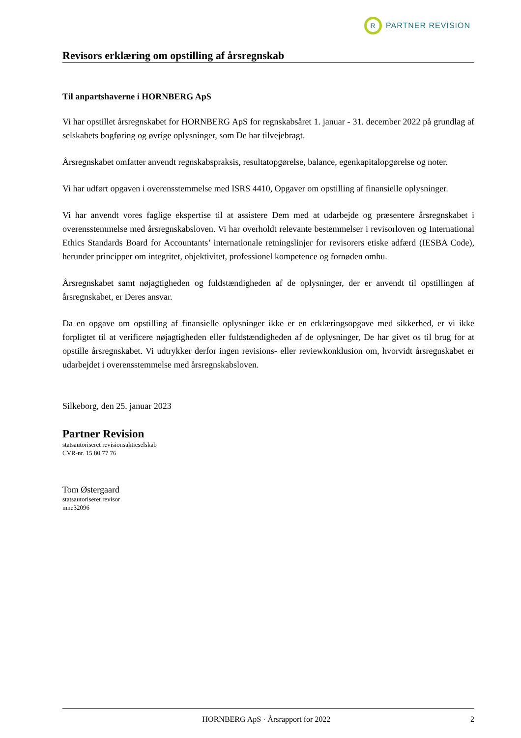R
PARTNER REVISION
Revisors erklæring om opstilling af årsregnskab
Til anpartshaverne i HORNBERG ApS
Vi har opstillet årsregnskabet for HORNBERG ApS for regnskabsåret 1. januar - 31. december 2022 på grundlag af selskabets bogføring og øvrige oplysninger, som De har tilvejebragt.
Årsregnskabet omfatter anvendt regnskabspraksis, resultatopgørelse, balance, egenkapitalopgørelse og noter.
Vi har udført opgaven i overensstemmelse med ISRS 4410, Opgaver om opstilling af finansielle oplysninger.
Vi har anvendt vores faglige ekspertise til at assistere Dem med at udarbejde og præsentere årsregnskabet i overensstemmelse med årsregnskabsloven. Vi har overholdt relevante bestemmelser i revisorloven og International Ethics Standards Board for Accountants’ internationale retningslinjer for revisorers etiske adfærd (IESBA Code), herunder principper om integritet, objektivitet, professionel kompetence og fornøden omhu.
Årsregnskabet samt nøjagtigheden og fuldstændigheden af de oplysninger, der er anvendt til opstillingen af årsregnskabet, er Deres ansvar.
Da en opgave om opstilling af finansielle oplysninger ikke er en erklæringsopgave med sikkerhed, er vi ikke forpligtet til at verificere nøjagtigheden eller fuldstændigheden af de oplysninger, De har givet os til brug for at opstille årsregnskabet. Vi udtrykker derfor ingen revisions- eller reviewkonklusion om, hvorvidt årsregnskabet er udarbejdet i overensstemmelse med årsregnskabsloven.
Silkeborg, den 25. januar 2023
Partner Revision
statsautoriseret revisionsaktieselskab
CVR-nr. 15 80 77 76
Tom Østergaard
statsautoriseret revisor
mne32096
HORNBERG ApS · Årsrapport for 2022 2